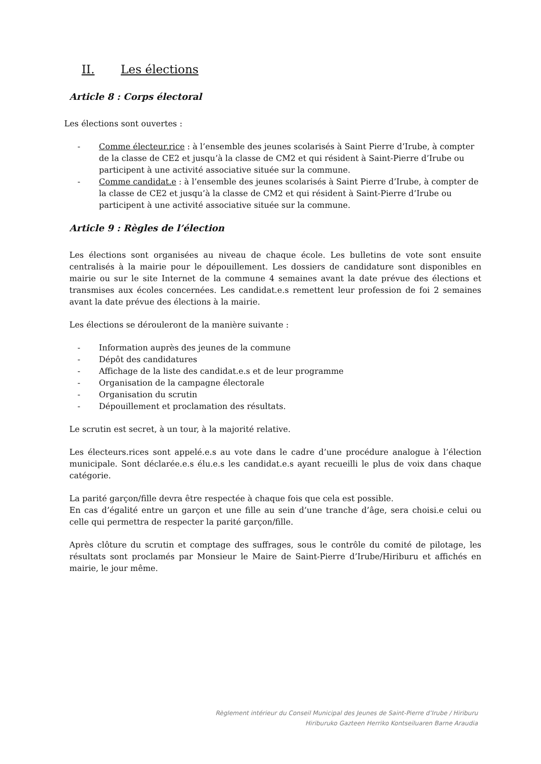II. Les élections
Article 8 : Corps électoral
Les élections sont ouvertes :
- Comme électeur.rice : à l’ensemble des jeunes scolarisés à Saint Pierre d’Irube, à compter de la classe de CE2 et jusqu’à la classe de CM2 et qui résident à Saint-Pierre d’Irube ou participent à une activité associative située sur la commune.
- Comme candidat.e : à l’ensemble des jeunes scolarisés à Saint Pierre d’Irube, à compter de la classe de CE2 et jusqu’à la classe de CM2 et qui résident à Saint-Pierre d’Irube ou participent à une activité associative située sur la commune.
Article 9 : Règles de l’élection
Les élections sont organisées au niveau de chaque école. Les bulletins de vote sont ensuite centralisés à la mairie pour le dépouillement. Les dossiers de candidature sont disponibles en mairie ou sur le site Internet de la commune 4 semaines avant la date prévue des élections et transmises aux écoles concernées. Les candidat.e.s remettent leur profession de foi 2 semaines avant la date prévue des élections à la mairie.
Les élections se dérouleront de la manière suivante :
- Information auprès des jeunes de la commune
- Dépôt des candidatures
- Affichage de la liste des candidat.e.s et de leur programme
- Organisation de la campagne électorale
- Organisation du scrutin
- Dépouillement et proclamation des résultats.
Le scrutin est secret, à un tour, à la majorité relative.
Les électeurs.rices sont appelé.e.s au vote dans le cadre d’une procédure analogue à l’élection municipale. Sont déclarée.e.s élu.e.s les candidat.e.s ayant recueilli le plus de voix dans chaque catégorie.
La parité garçon/fille devra être respectée à chaque fois que cela est possible.
En cas d’égalité entre un garçon et une fille au sein d’une tranche d’âge, sera choisi.e celui ou celle qui permettra de respecter la parité garçon/fille.
Après clôture du scrutin et comptage des suffrages, sous le contrôle du comité de pilotage, les résultats sont proclamés par Monsieur le Maire de Saint-Pierre d’Irube/Hiriburu et affichés en mairie, le jour même.
Règlement intérieur du Conseil Municipal des Jeunes de Saint-Pierre d’Irube / Hiriburu
Hiriburuko Gazteen Herriko Kontseiluaren Barne Araudia